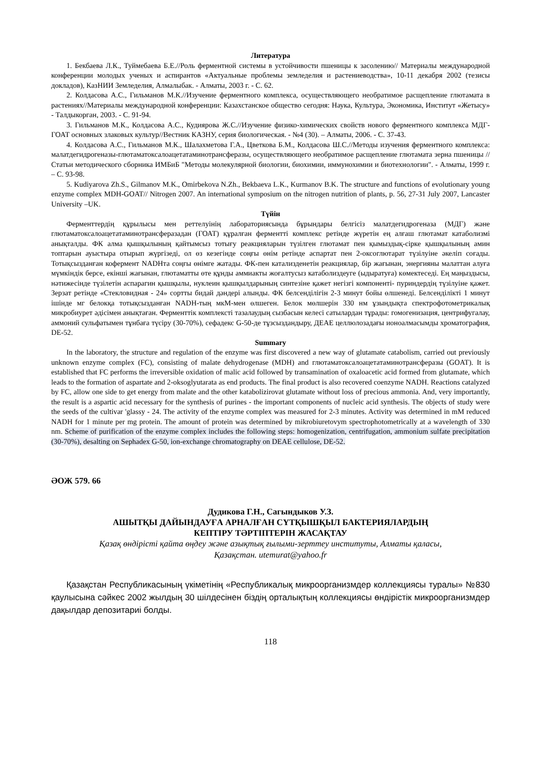Литература
1. Бекбаева Л.К., Туймебаева Б.Е.//Роль ферментной системы в устойчивости пшеницы к засолению// Материалы международной конференции молодых ученых и аспирантов «Актуальные проблемы земледелия и растениеводства», 10-11 декабря 2002 (тезисы докладов), КазНИИ Земледелия, Алмалыбак. - Алматы, 2003 г. - С. 62.
2. Колдасова А.С., Гильманов М.К.//Изучение ферментного комплекса, осуществляющего необратимое расщепление глютамата в растениях//Материалы международной конференции: Казахстанское общество сегодня: Наука, Культура, Экономика, Институт «Жетысу» - Талдыкорган, 2003. - С. 91-94.
3. Гильманов М.К., Колдасова А.С., Кудиярова Ж.С.//Изучение физико-химических свойств нового ферментного комплекса МДГ-ГОАТ основных злаковых культур//Вестник КАЗНУ, серия биологическая. - №4 (30). – Алматы, 2006. - С. 37-43.
4. Колдасова А.С., Гильманов М.К., Шалахметова Г.А., Цветкова Б.М., Колдасова Ш.С.//Методы изучения ферментного комплекса: малатдегидрогеназы-глютаматоксалоацетатаминотрансферазы, осуществляющего необратимое расщепление глютамата зерна пшеницы // Статьи методического сборника ИМБиБ "Методы молекулярной биологии, биохимии, иммунохимии и биотехнологии". - Алматы, 1999 г. – С. 93-98.
5. Kudiyarova Zh.S., Gilmanov M.K., Omirbekova N.Zh., Bekbaeva L.K., Kurmanov B.K. The structure and functions of evolutionary young enzyme complex MDH-GOAT// Nitrogen 2007. An international symposium on the nitrogen nutrition of plants, p. 56, 27-31 July 2007, Lancaster University –UK.
Түйін
Ферменттердің құрылысы мен реттелуінің лабораториясында бұрындары белгісіз малатдегидрогеназа (МДГ) және глютаматоксалоацетатаминотрансферазадан (ГОАТ) құралған ферментті комплекс ретінде жүретін ең алғаш глютамат катаболизмі анықталды. ФК алма қышқылының қайтымсыз тотығу реакцияларын түзілген глютамат пен қымыздық-сірке қышқылының амин топтарын ауыстыра отырып жүргізеді, ол өз кезегінде соңғы өнім ретінде аспартат пен 2-оксоглютарат түзілуіне әкеліп соғады. Тотықсызданған кофермент NADHта соңғы өнімге жатады. ФК-пен катализденетін реакциялар, бір жағынан, энергияны малаттан алуға мүмкіндік берсе, екінші жағынан, глютаматты өте құнды аммиакты жоғалтусыз катаболиздеуге (ыдыратуға) көмектеседі. Ең маңыздысы, нәтижесінде түзілетін аспарагин қышқылы, нуклеин қышқылдарының синтезіне қажет негізгі компоненті- пуриндердің түзілуіне қажет. Зерзат ретінде «Стекловидная - 24» сортты бидай дәндері алынды. ФК белсенділігін 2-3 минут бойы өлшенеді. Белсенділікті 1 минут ішінде мг белокқа тотықсызданған NADH-тың мкМ-мен өлшеген. Белок мөлшерін 330 нм ұзындықта спектрофотометрикалық микробиурет әдісімен анықтаған. Ферменттік комплексті тазалаудың сызбасын келесі сатылардан тұрады: гомогенизация, центрифугалау, аммоний сульфатымен тұнбаға түсіру (30-70%), сефадекс G-50-де тұзсыздандыру, ДЕАЕ целлюлозадағы ионоалмасымды хроматография, DE-52.
Summary
In the laboratory, the structure and regulation of the enzyme was first discovered a new way of glutamate catabolism, carried out previously unknown enzyme complex (FC), consisting of malate dehydrogenase (MDH) and глютаматоксалоацетатаминотрансферазы (GOAT). It is established that FC performs the irreversible oxidation of malic acid followed by transamination of oxaloacetic acid formed from glutamate, which leads to the formation of aspartate and 2-oksoglyutarata as end products. The final product is also recovered coenzyme NADH. Reactions catalyzed by FC, allow one side to get energy from malate and the other katabolizirovat glutamate without loss of precious ammonia. And, very importantly, the result is a aspartic acid necessary for the synthesis of purines - the important components of nucleic acid synthesis. The objects of study were the seeds of the cultivar 'glassy - 24. The activity of the enzyme complex was measured for 2-3 minutes. Activity was determined in mM reduced NADH for 1 minute per mg protein. The amount of protein was determined by mikrobiuretovym spectrophotometrically at a wavelength of 330 nm. Scheme of purification of the enzyme complex includes the following steps: homogenization, centrifugation, ammonium sulfate precipitation (30-70%), desalting on Sephadex G-50, ion-exchange chromatography on DEAE cellulose, DE-52.
ӘОЖ 579. 66
Дудикова Г.Н., Сагындыков У.З.
АШЫТҚЫ ДАЙЫНДАУҒА АРНАЛҒАН СҮТҚЫШҚЫЛ БАКТЕРИЯЛАРДЫҢ
КЕПТІРУ ТӘРТІПТЕРІН ЖАСАҚТАУ
Қазақ өндірісті қайта өңдеу және азықтық ғылыми-зерттеу институты, Алматы қаласы,
Қазақстан. utemurat@yahoo.fr
Қазақстан Республикасының үкіметінің «Республикалық микроорганизмдер коллекциясы туралы» №830 қаулысына сәйкес 2002 жылдың 30 шілдесінен біздің орталықтың коллекциясы өндірістік микроорганизмдер дақылдар депозитариі болды.
118